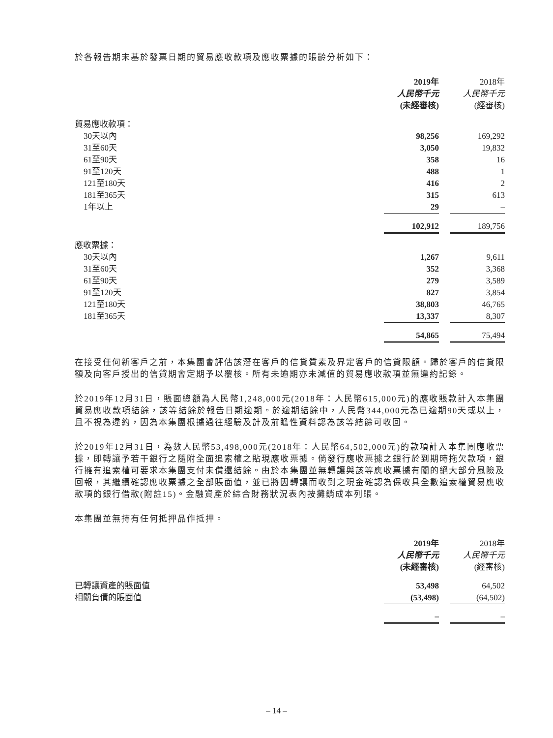於各報告期末基於發票日期的貿易應收款項及應收票據的賬齡分析如下：
| | 2019年 | | 2018年 |
| | 人民幣千元 | | 人民幣千元 |
| | (未經審核) | | (經審核) |
| 貿易應收款項： | | | |
| 30天以內 | 98,256 | | 169,292 |
| 31至60天 | 3,050 | | 19,832 |
| 61至90天 | 358 | | 16 |
| 91至120天 | 488 | | 1 |
| 121至180天 | 416 | | 2 |
| 181至365天 | 315 | | 613 |
| 1年以上 | 29 | | – |
| | 102,912 | | 189,756 |
| 應收票據： | | | |
| 30天以內 | 1,267 | | 9,611 |
| 31至60天 | 352 | | 3,368 |
| 61至90天 | 279 | | 3,589 |
| 91至120天 | 827 | | 3,854 |
| 121至180天 | 38,803 | | 46,765 |
| 181至365天 | 13,337 | | 8,307 |
| | 54,865 | | 75,494 |
在接受任何新客戶之前，本集團會評估該潛在客戶的信貸質素及界定客戶的信貸限額。歸於客戶的信貸限額及向客戶授出的信貸期會定期予以覆核。所有未逾期亦未減值的貿易應收款項並無違約記錄。
於2019年12月31日，賬面總額為人民幣1,248,000元(2018年：人民幣615,000元)的應收賬款計入本集團貿易應收款項結餘，該等結餘於報告日期逾期。於逾期結餘中，人民幣344,000元為已逾期90天或以上，且不視為違約，因為本集團根據過往經驗及計及前瞻性資料認為該等結餘可收回。
於2019年12月31日，為數人民幣53,498,000元(2018年：人民幣64,502,000元)的款項計入本集團應收票據，即轉讓予若干銀行之隨附全面追索權之貼現應收票據。倘發行應收票據之銀行於到期時拖欠款項，銀行擁有追索權可要求本集團支付未償還結餘。由於本集團並無轉讓與該等應收票據有關的絕大部分風險及回報，其繼續確認應收票據之全部賬面值，並已將因轉讓而收到之現金確認為保收具全數追索權貿易應收款項的銀行借款(附註15)。金融資產於綜合財務狀況表內按攤銷成本列賬。
本集團並無持有任何抵押品作抵押。
| | 2019年 | | 2018年 |
| | 人民幣千元 | | 人民幣千元 |
| | (未經審核) | | (經審核) |
| 已轉讓資產的賬面值 | 53,498 | | 64,502 |
| 相關負債的賬面值 | (53,498) | | (64,502) |
| | – | | – |
– 14 –